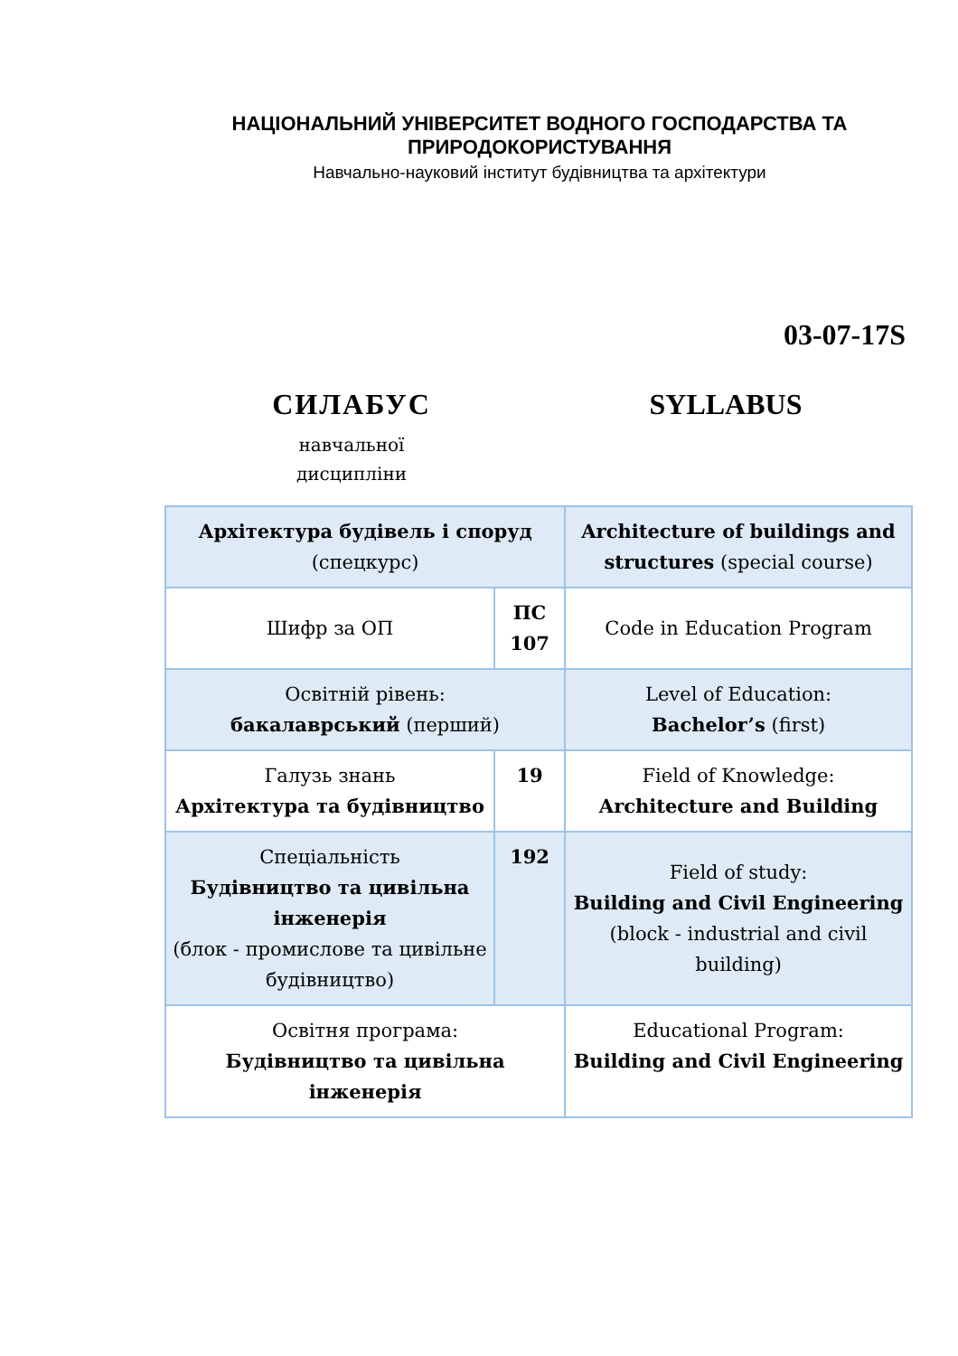НАЦІОНАЛЬНИЙ УНІВЕРСИТЕТ ВОДНОГО ГОСПОДАРСТВА ТА ПРИРОДОКОРИСТУВАННЯ
Навчально-науковий інститут будівництва та архітектури
03-07-17S
СИЛАБУС
навчальної
дисципліни
SYLLABUS
| Архітектура будівель і споруд (спецкурс) | | Architecture of buildings and structures (special course) | |
| Шифр за ОП | ПС 107 | | Code in Education Program |
| Освітній рівень: бакалаврський (перший) | | Level of Education: Bachelor’s (first) | |
| Галузь знань Архітектура та будівництво | 19 | | Field of Knowledge: Architecture and Building |
| Спеціальність Будівництво та цивільна інженерія (блок - промислове та цивільне будівництво) | 192 | | Field of study: Building and Civil Engineering (block - industrial and civil building) |
| Освітня програма: Будівництво та цивільна інженерія | | Educational Program: Building and Civil Engineering | |